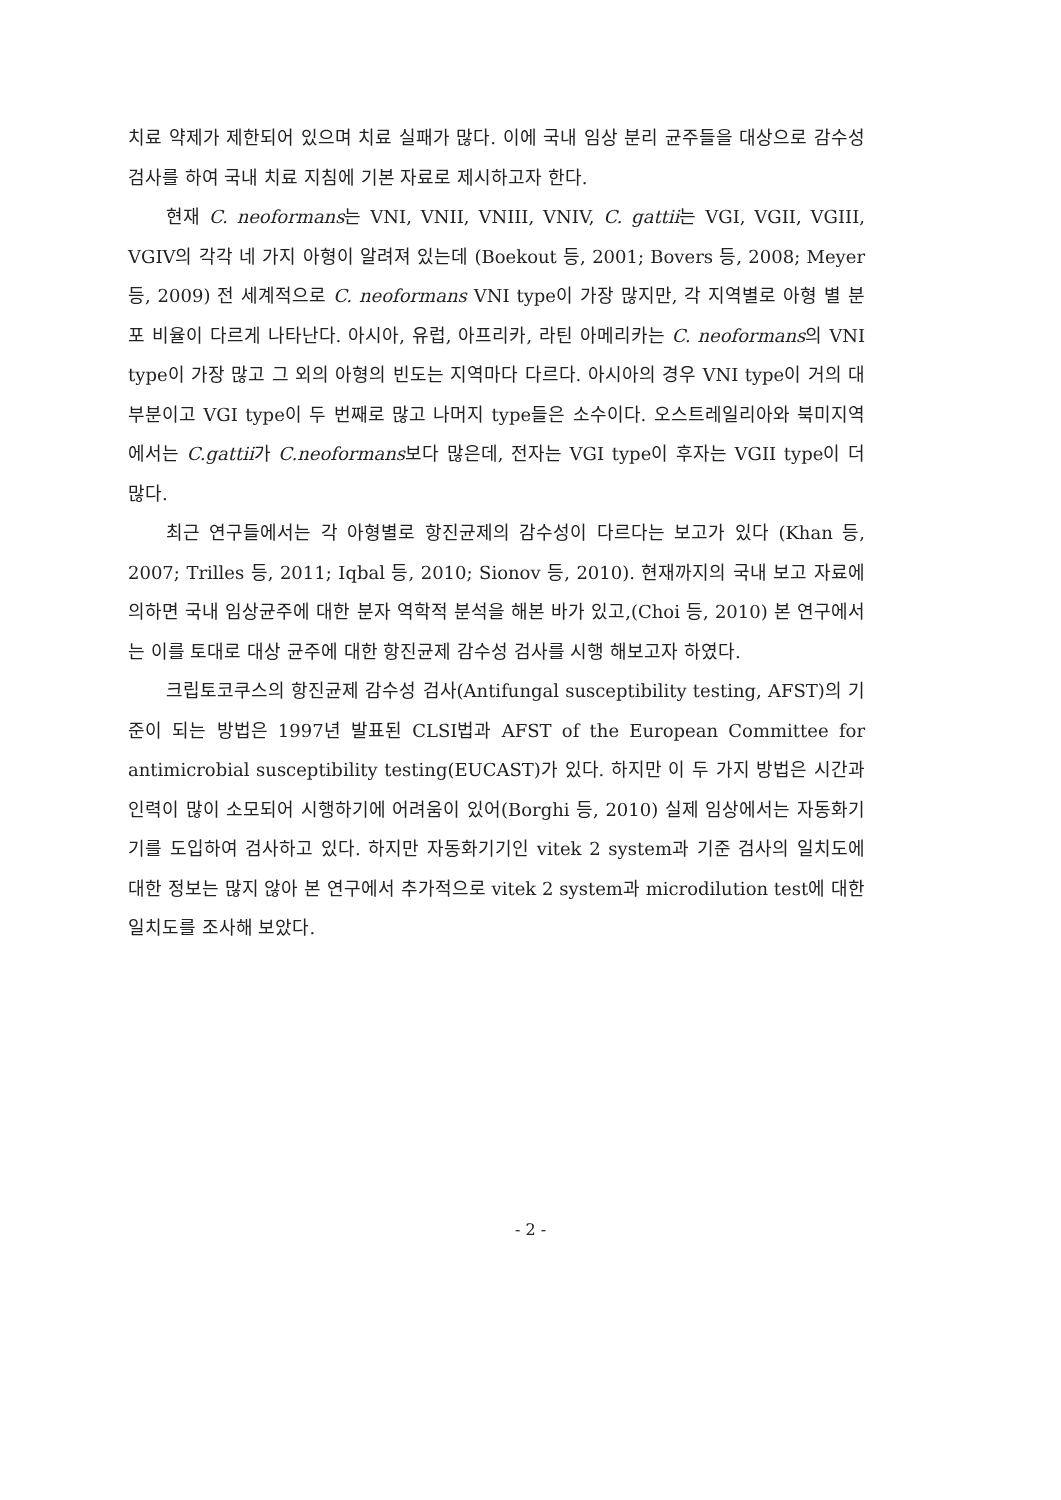치료 약제가 제한되어 있으며 치료 실패가 많다. 이에 국내 임상 분리 균주들을 대상으로 감수성 검사를 하여 국내 치료 지침에 기본 자료로 제시하고자 한다.
현재 C. neoformans는 VNI, VNII, VNIII, VNIV, C. gattii는 VGI, VGII, VGIII, VGIV의 각각 네 가지 아형이 알려져 있는데 (Boekout 등, 2001; Bovers 등, 2008; Meyer 등, 2009) 전 세계적으로 C. neoformans VNI type이 가장 많지만, 각 지역별로 아형 별 분포 비율이 다르게 나타난다. 아시아, 유럽, 아프리카, 라틴 아메리카는 C. neoformans의 VNI type이 가장 많고 그 외의 아형의 빈도는 지역마다 다르다. 아시아의 경우 VNI type이 거의 대부분이고 VGI type이 두 번째로 많고 나머지 type들은 소수이다. 오스트레일리아와 북미지역에서는 C.gattii가 C.neoformans보다 많은데, 전자는 VGI type이 후자는 VGII type이 더 많다.
최근 연구들에서는 각 아형별로 항진균제의 감수성이 다르다는 보고가 있다 (Khan 등, 2007; Trilles 등, 2011; Iqbal 등, 2010; Sionov 등, 2010). 현재까지의 국내 보고 자료에 의하면 국내 임상균주에 대한 분자 역학적 분석을 해본 바가 있고,(Choi 등, 2010) 본 연구에서는 이를 토대로 대상 균주에 대한 항진균제 감수성 검사를 시행 해보고자 하였다.
크립토코쿠스의 항진균제 감수성 검사(Antifungal susceptibility testing, AFST)의 기준이 되는 방법은 1997년 발표된 CLSI법과 AFST of the European Committee for antimicrobial susceptibility testing(EUCAST)가 있다. 하지만 이 두 가지 방법은 시간과 인력이 많이 소모되어 시행하기에 어려움이 있어(Borghi 등, 2010) 실제 임상에서는 자동화기기를 도입하여 검사하고 있다. 하지만 자동화기기인 vitek 2 system과 기준 검사의 일치도에 대한 정보는 많지 않아 본 연구에서 추가적으로 vitek 2 system과 microdilution test에 대한 일치도를 조사해 보았다.
- 2 -